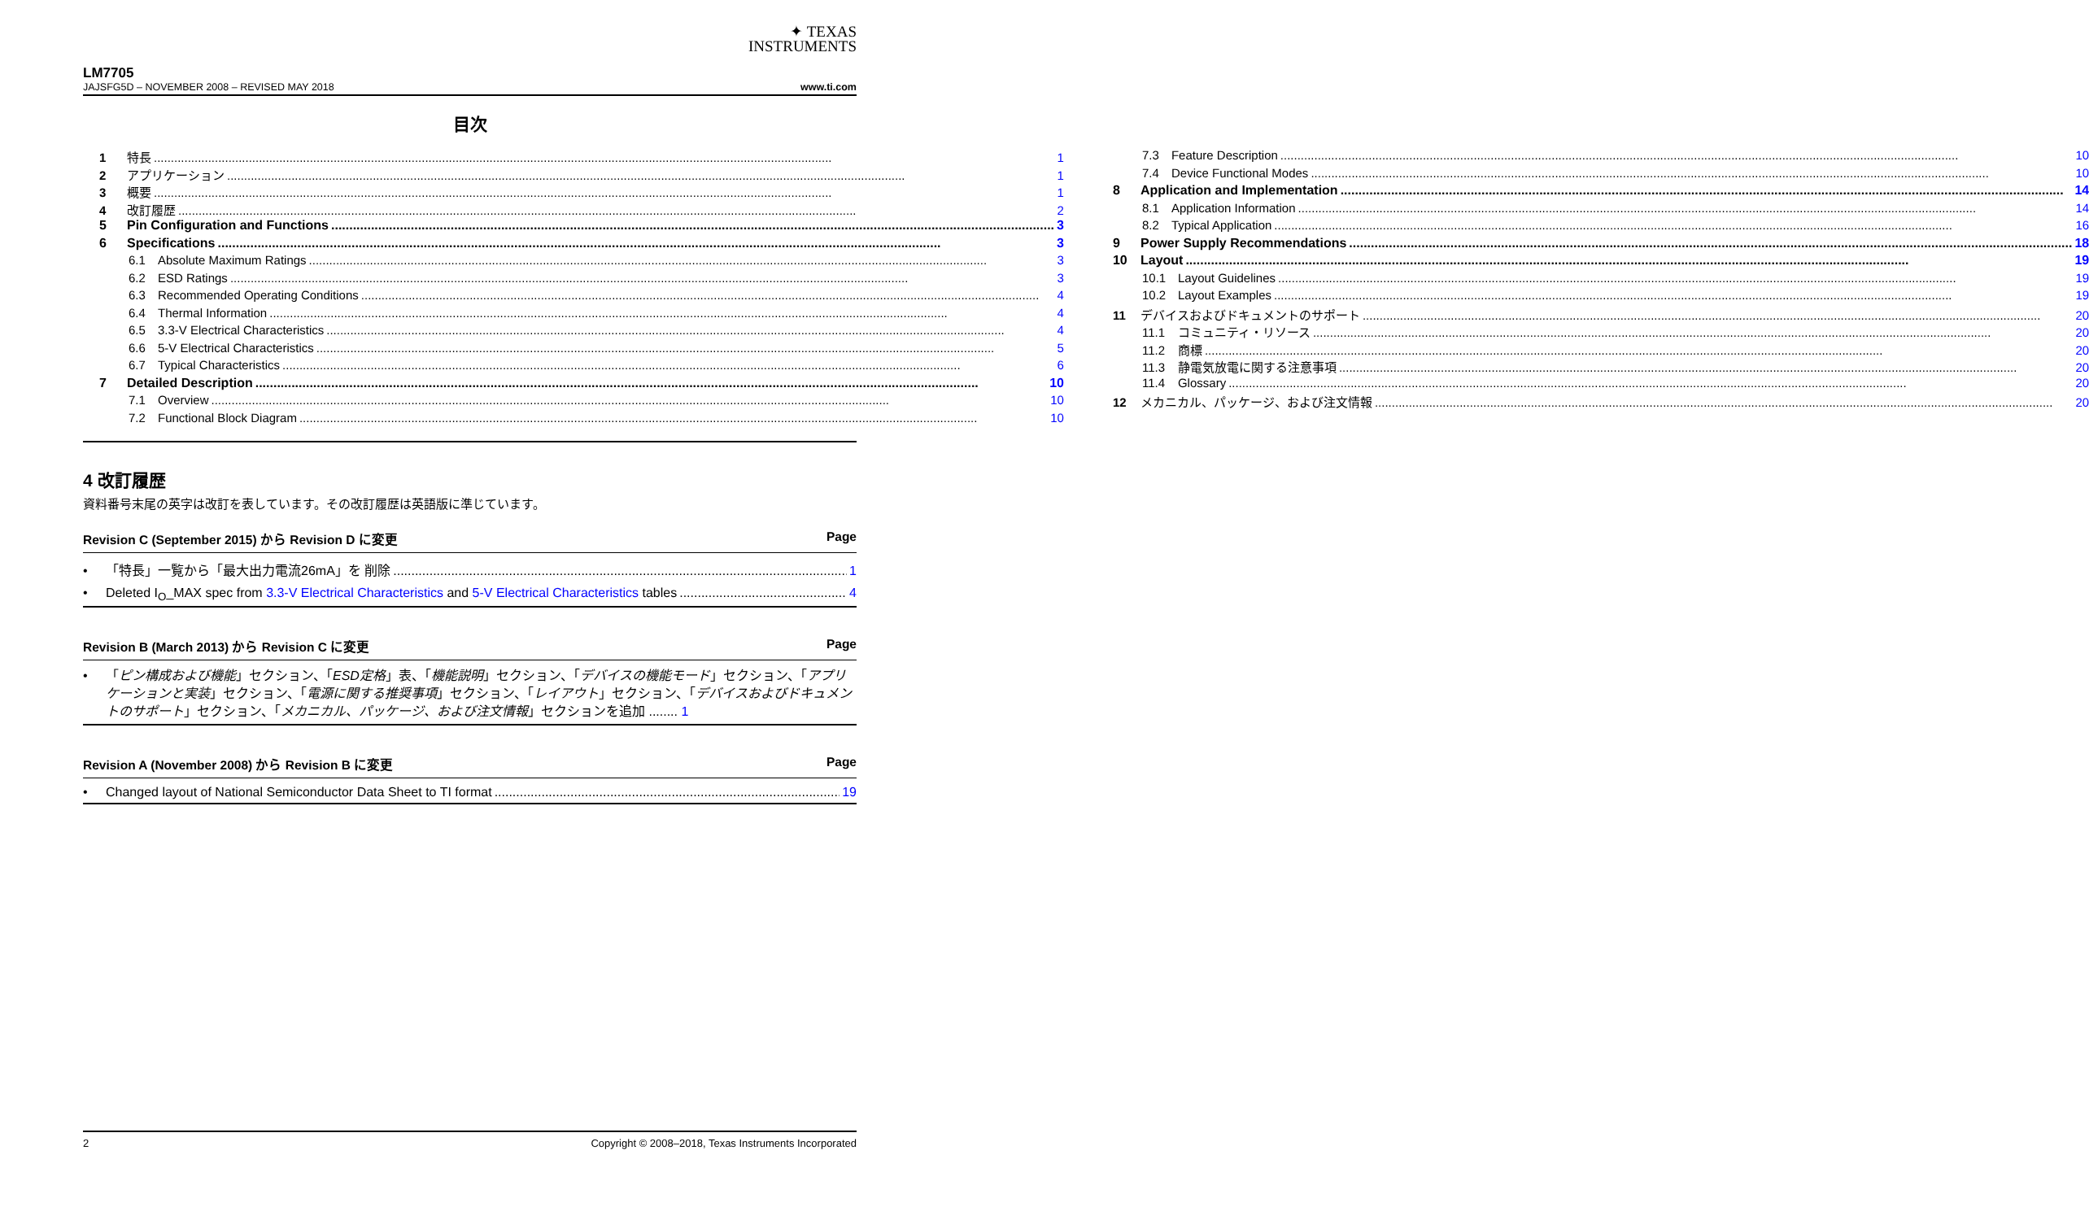✦ TEXAS
INSTRUMENTS
LM7705
JAJSFG5D – NOVEMBER 2008 – REVISED MAY 2018 www.ti.com
目次
1 特長 1
2 アプリケーション 1
3 概要 1
4 改訂履歴 2
5 Pin Configuration and Functions 3
6 Specifications 3
6.1 Absolute Maximum Ratings 3
6.2 ESD Ratings 3
6.3 Recommended Operating Conditions 4
6.4 Thermal Information 4
6.5 3.3-V Electrical Characteristics 4
6.6 5-V Electrical Characteristics 5
6.7 Typical Characteristics 6
7 Detailed Description 10
7.1 Overview 10
7.2 Functional Block Diagram 10
7.3 Feature Description 10
7.4 Device Functional Modes 10
8 Application and Implementation 14
8.1 Application Information 14
8.2 Typical Application 16
9 Power Supply Recommendations 18
10 Layout 19
10.1 Layout Guidelines 19
10.2 Layout Examples 19
11 デバイスおよびドキュメントのサポート 20
11.1 コミュニティ・リソース 20
11.2 商標 20
11.3 静電気放電に関する注意事項 20
11.4 Glossary 20
12 メカニカル、パッケージ、および注文情報 20
4 改訂履歴
資料番号末尾の英字は改訂を表しています。その改訂履歴は英語版に準じています。
Revision C (September 2015) から Revision D に変更 Page
• 「特長」一覧から「最大出力電流26mA」を 削除 1
• Deleted I<sub>O</sub>_MAX spec from 3.3-V Electrical Characteristics and 5-V Electrical Characteristics tables 4
Revision B (March 2013) から Revision C に変更 Page
• 「ピン構成および機能」セクション、「ESD定格」表、「機能説明」セクション、「デバイスの機能モード」セクション、「アプリケーションと実装」セクション、「電源に関する推奨事項」セクション、「レイアウト」セクション、「デバイスおよびドキュメントのサポート」セクション、「メカニカル、パッケージ、および注文情報」セクションを追加 ........ 1
Revision A (November 2008) から Revision B に変更 Page
• Changed layout of National Semiconductor Data Sheet to TI format 19
2 Copyright © 2008–2018, Texas Instruments Incorporated